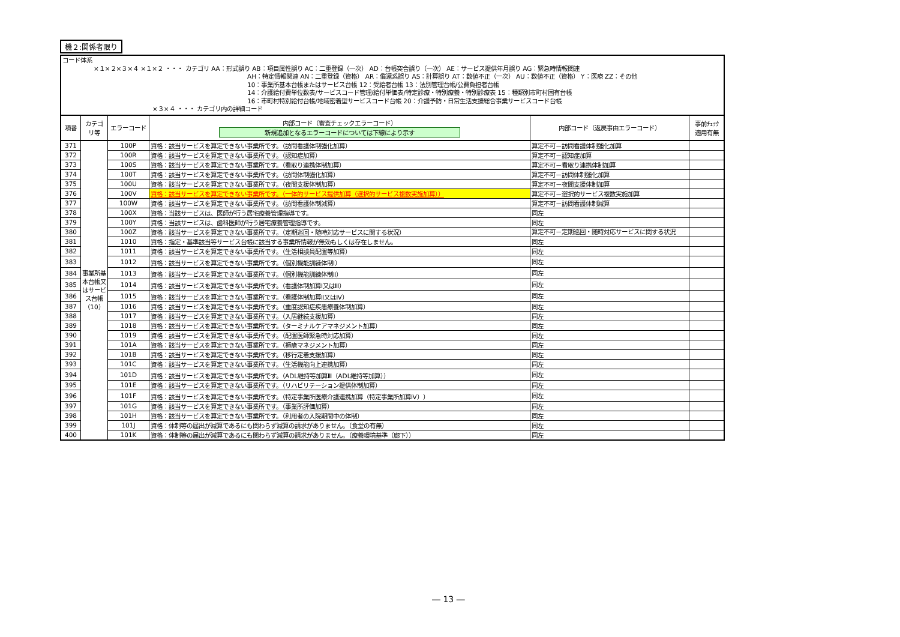機２:関係者限り
コード体系
×１×２×３×４ ×１×２ ・・・ カテゴリ AA：形式誤り AB：項目属性誤り AC：二重登録（一次） AD：台帳突合誤り（一次） AE：サービス提供年月誤り AG：緊急時情報関連
AH：特定情報関連 AN：二重登録（資格） AR：償還系誤り AS：計算誤り AT：数値不正（一次） AU：数値不正（資格） Y：医療 ZZ：その他
10：事業所基本台帳またはサービス台帳 12：受給者台帳 13：法別管理台帳/公費負担者台帳
14：介護給付費単位数表/サービスコード管理/給付単価表/特定診療・特別療養・特別診療表 15：種類別市町村固有台帳
16：市町村特別給付台帳/地域密着型サービスコード台帳 20：介護予防・日常生活支援総合事業サービスコード台帳
×３×４ ・・・ カテゴリ内の詳細コード
| 項番 | カテゴ リ等 | エラーコード | 内部コード（審査チェックエラーコード） 新規追加となるエラーコードについては下線により示す | 内部コード（返戻事由エラーコード） | 事前ﾁｪｯｸ 適用有無 |
| --- | --- | --- | --- | --- | --- |
| 371 | 事業所基本台帳又はサービス台帳（10） | 100P | 資格：該当サービスを算定できない事業所です。（訪問看護体制強化加算） | 算定不可－訪問看護体制強化加算 | |
| 372 | | 100R | 資格：該当サービスを算定できない事業所です。（認知症加算） | 算定不可－認知症加算 | |
| 373 | | 100S | 資格：該当サービスを算定できない事業所です。（看取り連携体制加算） | 算定不可－看取り連携体制加算 | |
| 374 | | 100T | 資格：該当サービスを算定できない事業所です。（訪問体制強化加算） | 算定不可－訪問体制強化加算 | |
| 375 | | 100U | 資格：該当サービスを算定できない事業所です。（夜間支援体制加算） | 算定不可－夜間支援体制加算 | |
| 376 | | 100V | 資格：該当サービスを算定できない事業所です。（一体的サービス提供加算（選択的サービス複数実施加算）） | 算定不可－選択的サービス複数実施加算 | |
| 377 | | 100W | 資格：該当サービスを算定できない事業所です。（訪問看護体制減算） | 算定不可－訪問看護体制減算 | |
| 378 | | 100X | 資格：当該サービスは、医師が行う居宅療養管理指導です。 | 同左 | |
| 379 | | 100Y | 資格：当該サービスは、歯科医師が行う居宅療養管理指導です。 | 同左 | |
| 380 | | 100Z | 資格：該当サービスを算定できない事業所です。（定期巡回・随時対応サービスに関する状況） | 算定不可－定期巡回・随時対応サービスに関する状況 | |
| 381 | | 1010 | 資格：指定・基準該当等サービス台帳に該当する事業所情報が無効もしくは存在しません。 | 同左 | |
| 382 | | 1011 | 資格：該当サービスを算定できない事業所です。（生活相談員配置等加算） | 同左 | |
| 383 | | 1012 | 資格：該当サービスを算定できない事業所です。（個別機能訓練体制Ⅰ） | 同左 | |
| 384 | | 1013 | 資格：該当サービスを算定できない事業所です。（個別機能訓練体制Ⅱ） | 同左 | |
| 385 | | 1014 | 資格：該当サービスを算定できない事業所です。（看護体制加算Ⅰ又はⅢ） | 同左 | |
| 386 | | 1015 | 資格：該当サービスを算定できない事業所です。（看護体制加算Ⅱ又はⅣ） | 同左 | |
| 387 | | 1016 | 資格：該当サービスを算定できない事業所です。（重度認知症疾患療養体制加算） | 同左 | |
| 388 | | 1017 | 資格：該当サービスを算定できない事業所です。（入居継続支援加算） | 同左 | |
| 389 | | 1018 | 資格：該当サービスを算定できない事業所です。（ターミナルケアマネジメント加算） | 同左 | |
| 390 | | 1019 | 資格：該当サービスを算定できない事業所です。（配置医師緊急時対応加算） | 同左 | |
| 391 | | 101A | 資格：該当サービスを算定できない事業所です。（褥瘡マネジメント加算） | 同左 | |
| 392 | | 101B | 資格：該当サービスを算定できない事業所です。（移行定着支援加算） | 同左 | |
| 393 | | 101C | 資格：該当サービスを算定できない事業所です。（生活機能向上連携加算） | 同左 | |
| 394 | | 101D | 資格：該当サービスを算定できない事業所です。（ADL維持等加算Ⅲ（ADL維持等加算）） | 同左 | |
| 395 | | 101E | 資格：該当サービスを算定できない事業所です。（リハビリテーション提供体制加算） | 同左 | |
| 396 | | 101F | 資格：該当サービスを算定できない事業所です。（特定事業所医療介護連携加算（特定事業所加算Ⅳ）） | 同左 | |
| 397 | | 101G | 資格：該当サービスを算定できない事業所です。（事業所評価加算） | 同左 | |
| 398 | | 101H | 資格：該当サービスを算定できない事業所です。（利用者の入院期間中の体制） | 同左 | |
| 399 | | 101J | 資格：体制等の届出が減算であるにも関わらず減算の請求がありません。（食堂の有無） | 同左 | |
| 400 | | 101K | 資格：体制等の届出が減算であるにも関わらず減算の請求がありません。（療養環境基準（廊下）） | 同左 | |
― 13 ―